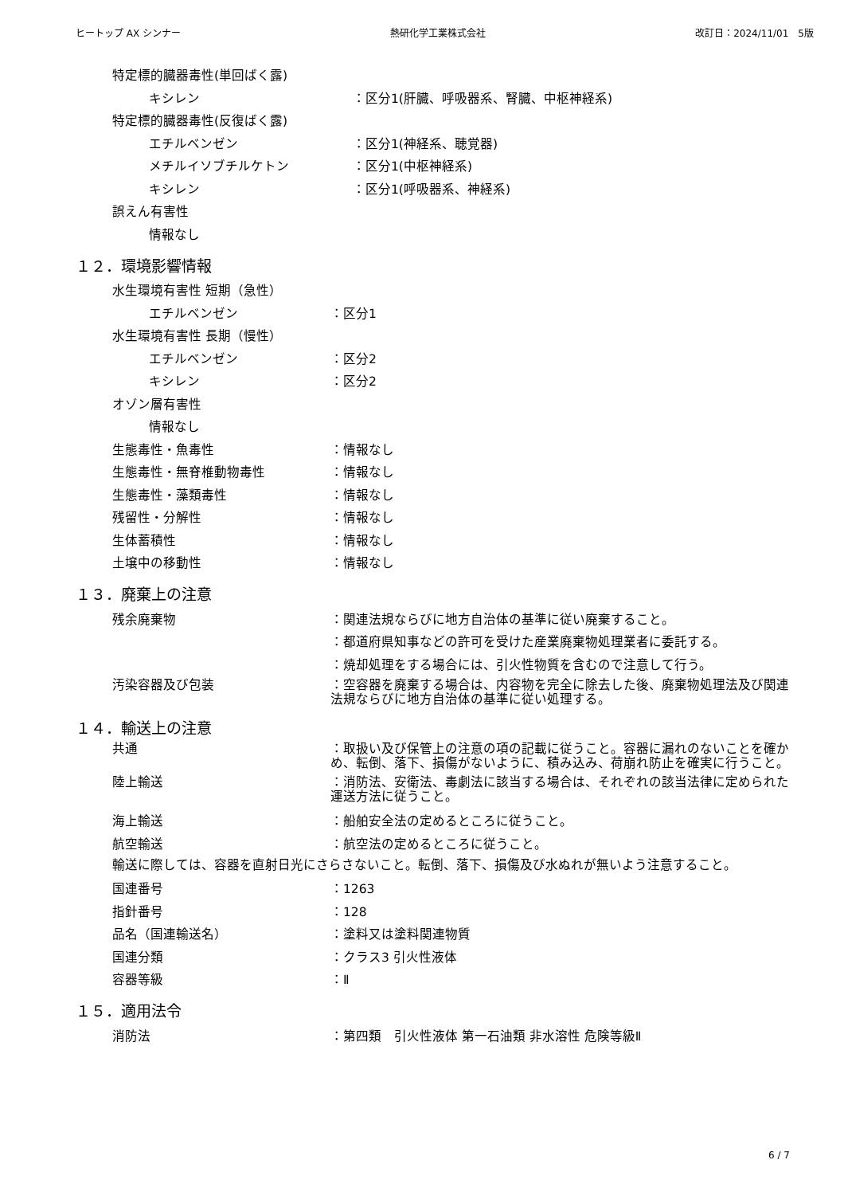ヒートップ AX シンナー 熱研化学工業株式会社 改訂日：2024/11/01　5版
特定標的臓器毒性(単回ばく露)
キシレン ：区分1(肝臓、呼吸器系、腎臓、中枢神経系)
特定標的臓器毒性(反復ばく露)
エチルベンゼン ：区分1(神経系、聴覚器)
メチルイソブチルケトン ：区分1(中枢神経系)
キシレン ：区分1(呼吸器系、神経系)
誤えん有害性
情報なし
１２．環境影響情報
水生環境有害性 短期（急性）
エチルベンゼン ：区分1
水生環境有害性 長期（慢性）
エチルベンゼン ：区分2
キシレン ：区分2
オゾン層有害性
情報なし
生態毒性・魚毒性 ：情報なし
生態毒性・無脊椎動物毒性 ：情報なし
生態毒性・藻類毒性 ：情報なし
残留性・分解性 ：情報なし
生体蓄積性 ：情報なし
土壌中の移動性 ：情報なし
１３．廃棄上の注意
残余廃棄物 ：関連法規ならびに地方自治体の基準に従い廃棄すること。
：都道府県知事などの許可を受けた産業廃棄物処理業者に委託する。
：焼却処理をする場合には、引火性物質を含むので注意して行う。
汚染容器及び包装 ：空容器を廃棄する場合は、内容物を完全に除去した後、廃棄物処理法及び関連法規ならびに地方自治体の基準に従い処理する。
１４．輸送上の注意
共通 ：取扱い及び保管上の注意の項の記載に従うこと。容器に漏れのないことを確かめ、転倒、落下、損傷がないように、積み込み、荷崩れ防止を確実に行うこと。
陸上輸送 ：消防法、安衛法、毒劇法に該当する場合は、それぞれの該当法律に定められた運送方法に従うこと。
海上輸送 ：船舶安全法の定めるところに従うこと。
航空輸送 ：航空法の定めるところに従うこと。
輸送に際しては、容器を直射日光にさらさないこと。転倒、落下、損傷及び水ぬれが無いよう注意すること。
国連番号 ：1263
指針番号 ：128
品名（国連輸送名） ：塗料又は塗料関連物質
国連分類 ：クラス3 引火性液体
容器等級 ：Ⅱ
１５．適用法令
消防法 ：第四類　引火性液体 第一石油類 非水溶性 危険等級Ⅱ
6 / 7